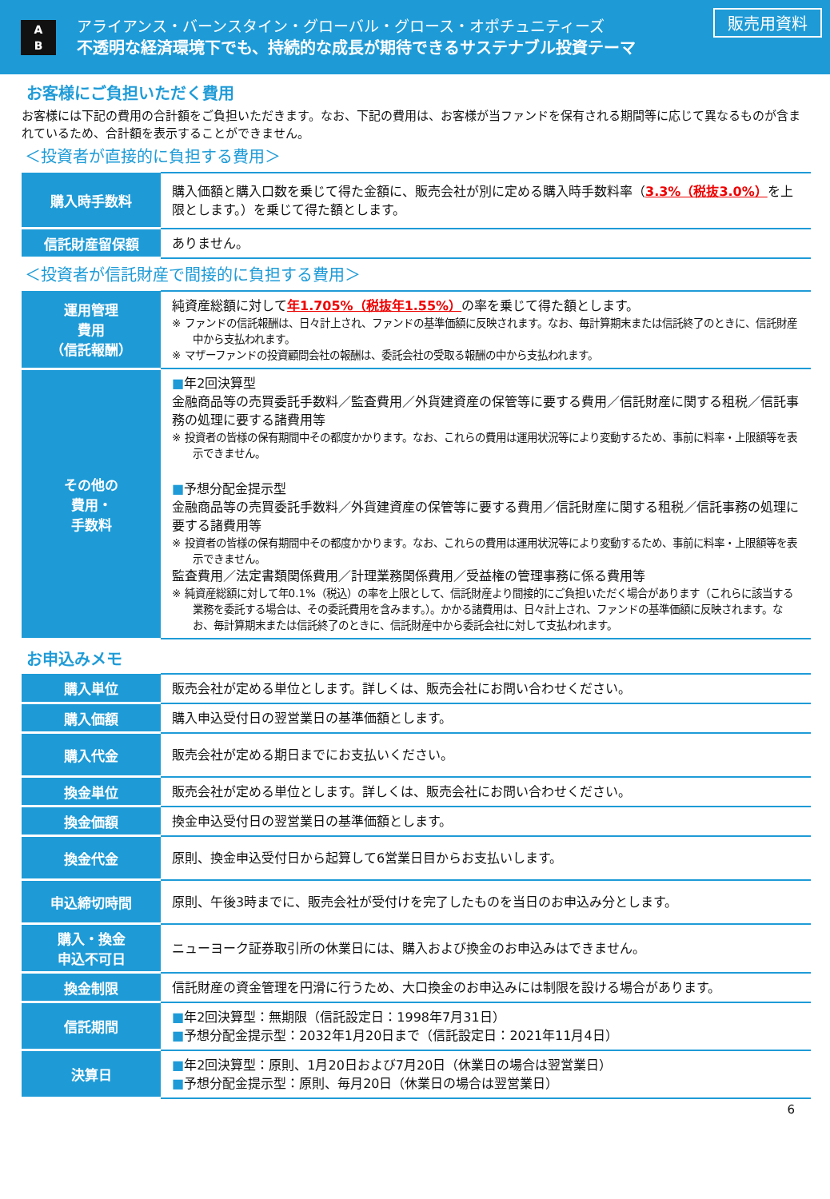A
B
アライアンス・バーンスタイン・グローバル・グロース・オポチュニティーズ
不透明な経済環境下でも、持続的な成長が期待できるサステナブル投資テーマ
販売用資料
お客様にご負担いただく費用
お客様には下記の費用の合計額をご負担いただきます。なお、下記の費用は、お客様が当ファンドを保有される期間等に応じて異なるものが含まれているため、合計額を表示することができません。
＜投資者が直接的に負担する費用＞
| 購入時手数料 | 購入価額と購入口数を乗じて得た金額に、販売会社が別に定める購入時手数料率（ 3.3%（税抜3.0%） を上限とします。）を乗じて得た額とします。 |
| 信託財産留保額 | ありません。 |
＜投資者が信託財産で間接的に負担する費用＞
| 運用管理 費用 （信託報酬） | 純資産総額に対して 年1.705%（税抜年1.55%） の率を乗じて得た額とします。 ※ ファンドの信託報酬は、日々計上され、ファンドの基準価額に反映されます。なお、毎計算期末または信託終了のときに、信託財産中から支払われます。 ※ マザーファンドの投資顧問会社の報酬は、委託会社の受取る報酬の中から支払われます。 |
| その他の 費用・ 手数料 | ■ 年2回決算型 金融商品等の売買委託手数料／監査費用／外貨建資産の保管等に要する費用／信託財産に関する租税／信託事務の処理に要する諸費用等 ※ 投資者の皆様の保有期間中その都度かかります。なお、これらの費用は運用状況等により変動するため、事前に料率・上限額等を表示できません。 ■ 予想分配金提示型 金融商品等の売買委託手数料／外貨建資産の保管等に要する費用／信託財産に関する租税／信託事務の処理に要する諸費用等 ※ 投資者の皆様の保有期間中その都度かかります。なお、これらの費用は運用状況等により変動するため、事前に料率・上限額等を表示できません。 監査費用／法定書類関係費用／計理業務関係費用／受益権の管理事務に係る費用等 ※ 純資産総額に対して年0.1%（税込）の率を上限として、信託財産より間接的にご負担いただく場合があります（これらに該当する業務を委託する場合は、その委託費用を含みます。）。かかる諸費用は、日々計上され、ファンドの基準価額に反映されます。なお、毎計算期末または信託終了のときに、信託財産中から委託会社に対して支払われます。 |
お申込みメモ
| 購入単位 | 販売会社が定める単位とします。詳しくは、販売会社にお問い合わせください。 |
| 購入価額 | 購入申込受付日の翌営業日の基準価額とします。 |
| 購入代金 | 販売会社が定める期日までにお支払いください。 |
| 換金単位 | 販売会社が定める単位とします。詳しくは、販売会社にお問い合わせください。 |
| 換金価額 | 換金申込受付日の翌営業日の基準価額とします。 |
| 換金代金 | 原則、換金申込受付日から起算して6営業日目からお支払いします。 |
| 申込締切時間 | 原則、午後3時までに、販売会社が受付けを完了したものを当日のお申込み分とします。 |
| 購入・換金 申込不可日 | ニューヨーク証券取引所の休業日には、購入および換金のお申込みはできません。 |
| 換金制限 | 信託財産の資金管理を円滑に行うため、大口換金のお申込みには制限を設ける場合があります。 |
| 信託期間 | ■ 年2回決算型：無期限（信託設定日：1998年7月31日） ■ 予想分配金提示型：2032年1月20日まで（信託設定日：2021年11月4日） |
| 決算日 | ■ 年2回決算型：原則、1月20日および7月20日（休業日の場合は翌営業日） ■ 予想分配金提示型：原則、毎月20日（休業日の場合は翌営業日） |
6